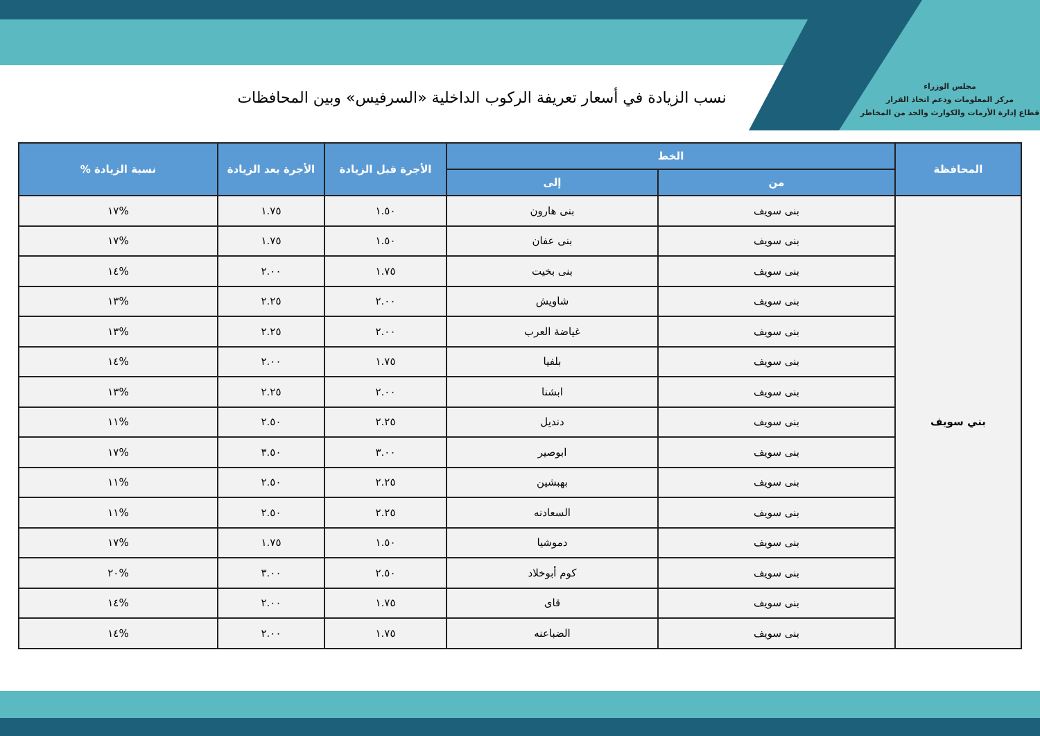مجلس الوزراء
مركز المعلومات ودعم اتخاذ القرار
قطاع إدارة الأزمات والكوارث والحد من المخاطر
نسب الزيادة في أسعار تعريفة الركوب الداخلية «السرفيس» وبين المحافظات
| المحافظة | الخط | | الأجرة قبل الزيادة | الأجرة بعد الزيادة | نسبة الزيادة % |
| --- | --- | --- | --- | --- | --- |
| | من | إلى | | | |
| بني سويف | بنى سويف | بنى هارون | ١.٥٠ | ١.٧٥ | %١٧ |
| | بنى سويف | بنى عفان | ١.٥٠ | ١.٧٥ | %١٧ |
| | بنى سويف | بنى بخيت | ١.٧٥ | ٢.٠٠ | %١٤ |
| | بنى سويف | شاويش | ٢.٠٠ | ٢.٢٥ | %١٣ |
| | بنى سويف | غياضة العرب | ٢.٠٠ | ٢.٢٥ | %١٣ |
| | بنى سويف | بلفيا | ١.٧٥ | ٢.٠٠ | %١٤ |
| | بنى سويف | ابشنا | ٢.٠٠ | ٢.٢٥ | %١٣ |
| | بنى سويف | دنديل | ٢.٢٥ | ٢.٥٠ | %١١ |
| | بنى سويف | ابوصير | ٣.٠٠ | ٣.٥٠ | %١٧ |
| | بنى سويف | بهبشين | ٢.٢٥ | ٢.٥٠ | %١١ |
| | بنى سويف | السعادنه | ٢.٢٥ | ٢.٥٠ | %١١ |
| | بنى سويف | دموشيا | ١.٥٠ | ١.٧٥ | %١٧ |
| | بنى سويف | كوم أبوخلاد | ٢.٥٠ | ٣.٠٠ | %٢٠ |
| | بنى سويف | قاى | ١.٧٥ | ٢.٠٠ | %١٤ |
| | بنى سويف | الضباعنه | ١.٧٥ | ٢.٠٠ | %١٤ |